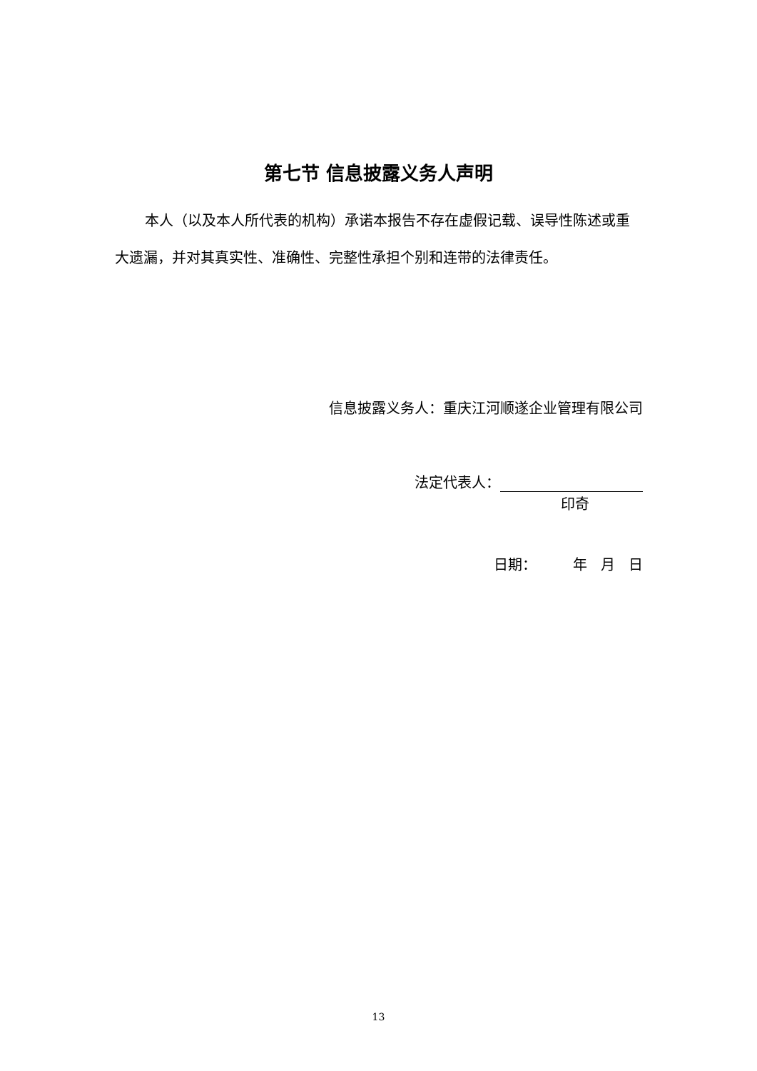第七节 信息披露义务人声明
本人（以及本人所代表的机构）承诺本报告不存在虚假记载、误导性陈述或重大遗漏，并对其真实性、准确性、完整性承担个别和连带的法律责任。
信息披露义务人：重庆江河顺遂企业管理有限公司
法定代表人：
印奇
日期： 年 月 日
13